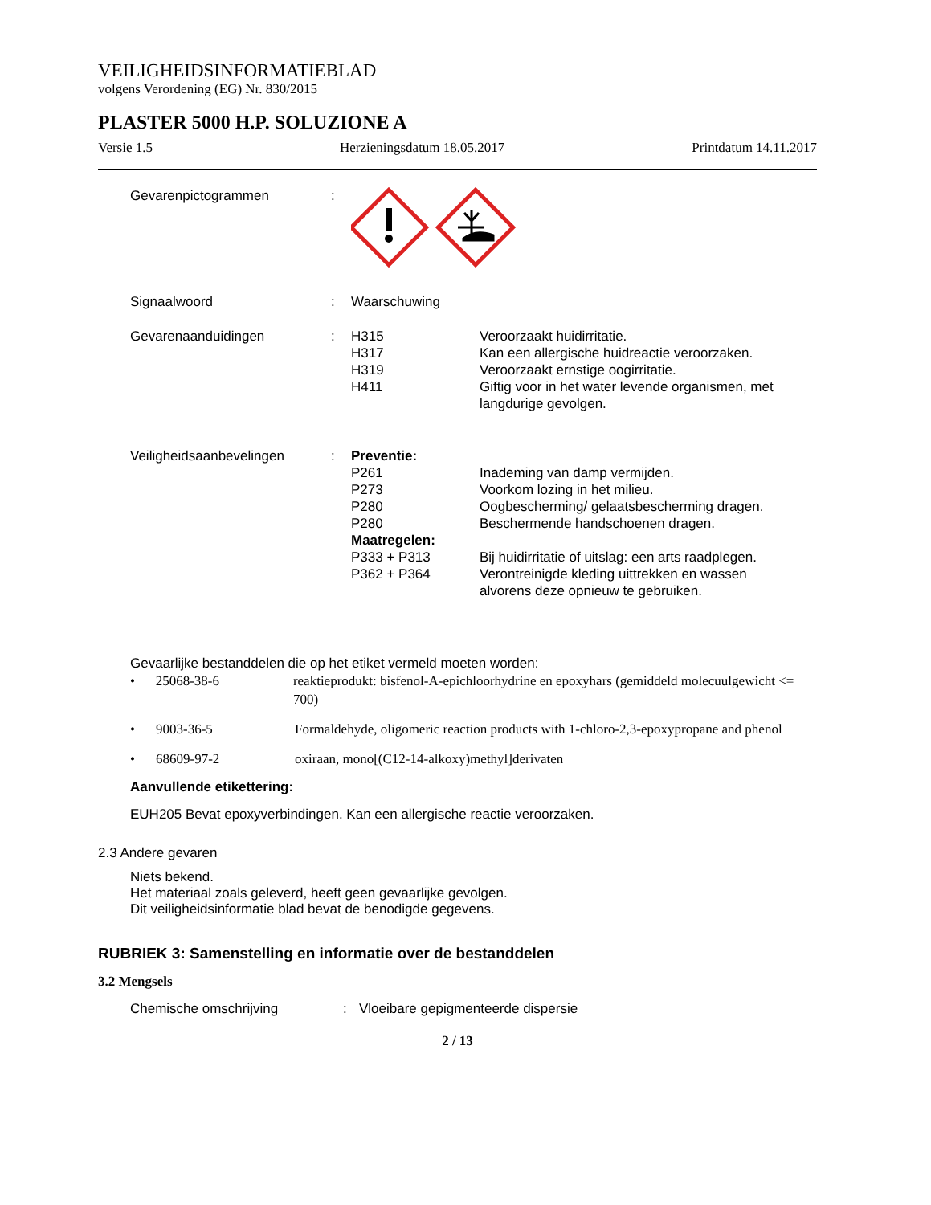VEILIGHEIDSINFORMATIEBLAD
volgens Verordening (EG) Nr. 830/2015
PLASTER 5000 H.P. SOLUZIONE A
Versie 1.5 Herzieningsdatum 18.05.2017 Printdatum 14.11.2017
| Gevarenpictogrammen | : | | |
| Signaalwoord | : | Waarschuwing | |
| Gevarenaanduidingen | : | H315 | Veroorzaakt huidirritatie. |
| | | H317 | Kan een allergische huidreactie veroorzaken. |
| | | H319 | Veroorzaakt ernstige oogirritatie. |
| | | H411 | Giftig voor in het water levende organismen, met langdurige gevolgen. |
| Veiligheidsaanbevelingen | : | Preventie: | |
| | | P261 | Inademing van damp vermijden. |
| | | P273 | Voorkom lozing in het milieu. |
| | | P280 | Oogbescherming/ gelaatsbescherming dragen. |
| | | P280 | Beschermende handschoenen dragen. |
| | | Maatregelen: | |
| | | P333 + P313 | Bij huidirritatie of uitslag: een arts raadplegen. |
| | | P362 + P364 | Verontreinigde kleding uittrekken en wassen alvorens deze opnieuw te gebruiken. |
Gevaarlijke bestanddelen die op het etiket vermeld moeten worden:
• 25068-38-6 reaktieprodukt: bisfenol-A-epichloorhydrine en epoxyhars (gemiddeld molecuulgewicht <= 700)
• 9003-36-5 Formaldehyde, oligomeric reaction products with 1-chloro-2,3-epoxypropane and phenol
• 68609-97-2 oxiraan, mono[(C12-14-alkoxy)methyl]derivaten
Aanvullende etikettering:
EUH205 Bevat epoxyverbindingen. Kan een allergische reactie veroorzaken.
2.3 Andere gevaren
Niets bekend.
Het materiaal zoals geleverd, heeft geen gevaarlijke gevolgen.
Dit veiligheidsinformatie blad bevat de benodigde gegevens.
RUBRIEK 3: Samenstelling en informatie over de bestanddelen
3.2 Mengsels
Chemische omschrijving: Vloeibare gepigmenteerde dispersie
2 / 13